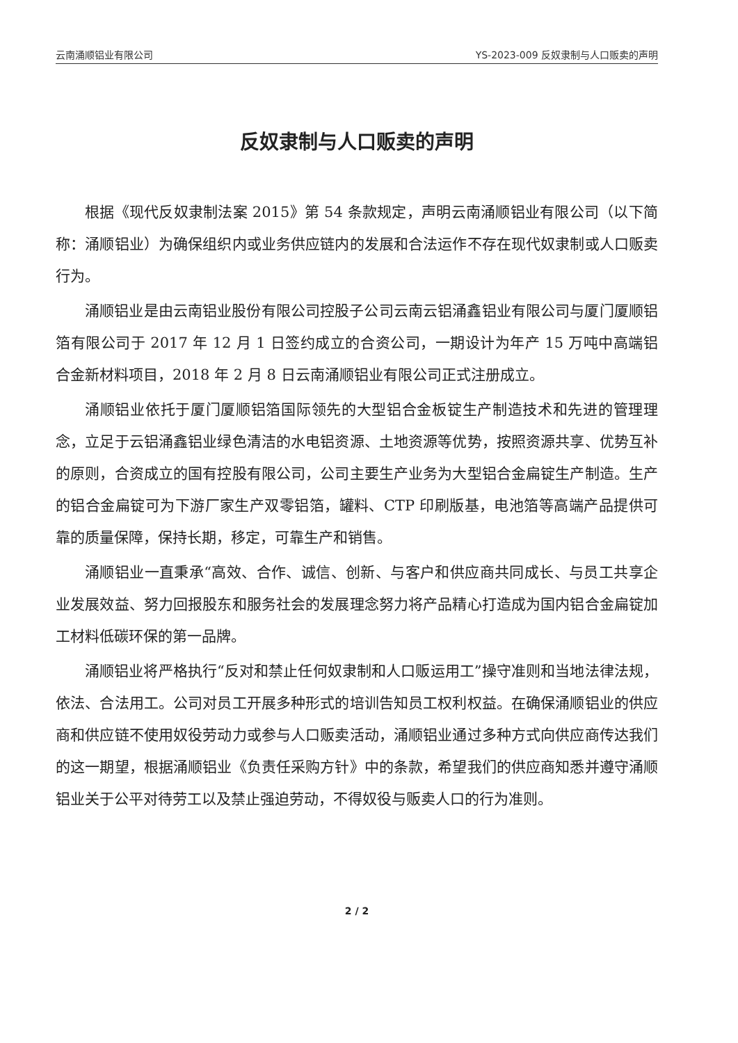云南涌顺铝业有限公司 YS-2023-009 反奴隶制与人口贩卖的声明
反奴隶制与人口贩卖的声明
根据《现代反奴隶制法案 2015》第 54 条款规定，声明云南涌顺铝业有限公司（以下简称：涌顺铝业）为确保组织内或业务供应链内的发展和合法运作不存在现代奴隶制或人口贩卖行为。
涌顺铝业是由云南铝业股份有限公司控股子公司云南云铝涌鑫铝业有限公司与厦门厦顺铝箔有限公司于 2017 年 12 月 1 日签约成立的合资公司，一期设计为年产 15 万吨中高端铝合金新材料项目，2018 年 2 月 8 日云南涌顺铝业有限公司正式注册成立。
涌顺铝业依托于厦门厦顺铝箔国际领先的大型铝合金板锭生产制造技术和先进的管理理念，立足于云铝涌鑫铝业绿色清洁的水电铝资源、土地资源等优势，按照资源共享、优势互补的原则，合资成立的国有控股有限公司，公司主要生产业务为大型铝合金扁锭生产制造。生产的铝合金扁锭可为下游厂家生产双零铝箔，罐料、CTP 印刷版基，电池箔等高端产品提供可靠的质量保障，保持长期，移定，可靠生产和销售。
涌顺铝业一直秉承“高效、合作、诚信、创新、与客户和供应商共同成长、与员工共享企业发展效益、努力回报股东和服务社会的发展理念努力将产品精心打造成为国内铝合金扁锭加工材料低碳环保的第一品牌。
涌顺铝业将严格执行“反对和禁止任何奴隶制和人口贩运用工”操守准则和当地法律法规，依法、合法用工。公司对员工开展多种形式的培训告知员工权利权益。在确保涌顺铝业的供应商和供应链不使用奴役劳动力或参与人口贩卖活动，涌顺铝业通过多种方式向供应商传达我们的这一期望，根据涌顺铝业《负责任采购方针》中的条款，希望我们的供应商知悉并遵守涌顺铝业关于公平对待劳工以及禁止强迫劳动，不得奴役与贩卖人口的行为准则。
2 / 2